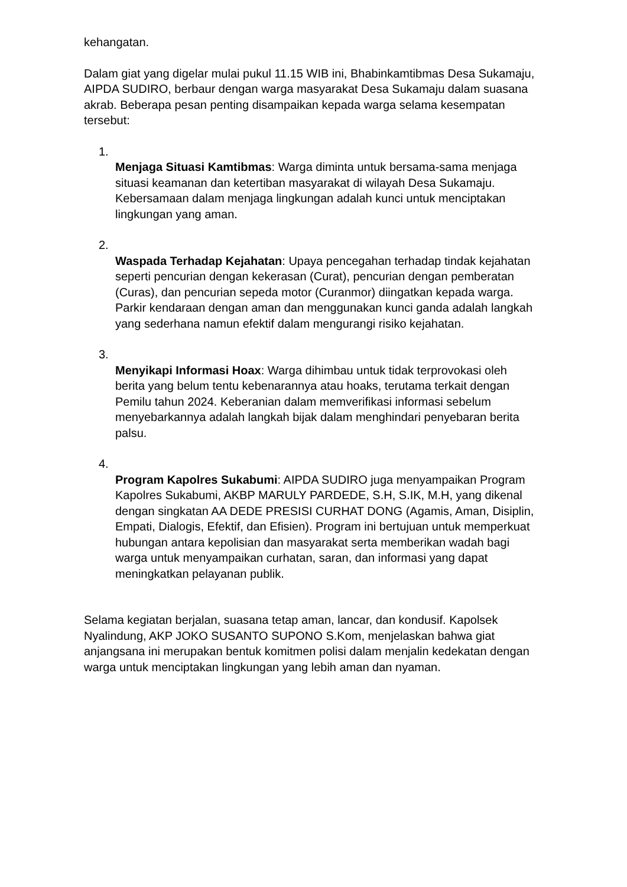kehangatan.
Dalam giat yang digelar mulai pukul 11.15 WIB ini, Bhabinkamtibmas Desa Sukamaju, AIPDA SUDIRO, berbaur dengan warga masyarakat Desa Sukamaju dalam suasana akrab. Beberapa pesan penting disampaikan kepada warga selama kesempatan tersebut:
1.
Menjaga Situasi Kamtibmas: Warga diminta untuk bersama-sama menjaga situasi keamanan dan ketertiban masyarakat di wilayah Desa Sukamaju. Kebersamaan dalam menjaga lingkungan adalah kunci untuk menciptakan lingkungan yang aman.
2.
Waspada Terhadap Kejahatan: Upaya pencegahan terhadap tindak kejahatan seperti pencurian dengan kekerasan (Curat), pencurian dengan pemberatan (Curas), dan pencurian sepeda motor (Curanmor) diingatkan kepada warga. Parkir kendaraan dengan aman dan menggunakan kunci ganda adalah langkah yang sederhana namun efektif dalam mengurangi risiko kejahatan.
3.
Menyikapi Informasi Hoax: Warga dihimbau untuk tidak terprovokasi oleh berita yang belum tentu kebenarannya atau hoaks, terutama terkait dengan Pemilu tahun 2024. Keberanian dalam memverifikasi informasi sebelum menyebarkannya adalah langkah bijak dalam menghindari penyebaran berita palsu.
4.
Program Kapolres Sukabumi: AIPDA SUDIRO juga menyampaikan Program Kapolres Sukabumi, AKBP MARULY PARDEDE, S.H, S.IK, M.H, yang dikenal dengan singkatan AA DEDE PRESISI CURHAT DONG (Agamis, Aman, Disiplin, Empati, Dialogis, Efektif, dan Efisien). Program ini bertujuan untuk memperkuat hubungan antara kepolisian dan masyarakat serta memberikan wadah bagi warga untuk menyampaikan curhatan, saran, dan informasi yang dapat meningkatkan pelayanan publik.
Selama kegiatan berjalan, suasana tetap aman, lancar, dan kondusif. Kapolsek Nyalindung, AKP JOKO SUSANTO SUPONO S.Kom, menjelaskan bahwa giat anjangsana ini merupakan bentuk komitmen polisi dalam menjalin kedekatan dengan warga untuk menciptakan lingkungan yang lebih aman dan nyaman.